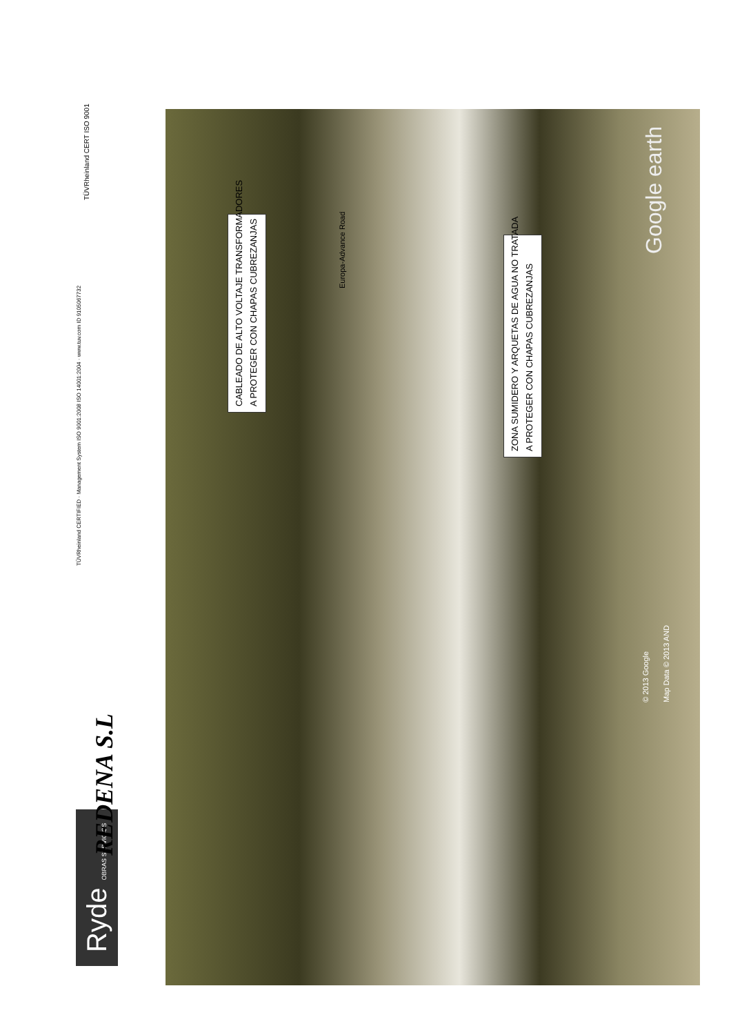Ryde OBRAS SERVICIOS
REDENA S.L
TÜVRheinland CERTIFIED · Management System ISO 9001:2008 ISO 14001:2004 · www.tuv.com ID 9105067732
TÜVRheinland CERT ISO 9001
CABLEADO DE ALTO VOLTAJE TRANSFORMADORES
A PROTEGER CON CHAPAS CUBREZANJAS
ZONA SUMIDERO Y ARQUETAS DE AGUA NO TRATADA
A PROTEGER CON CHAPAS CUBREZANJAS
Europa-Advance Road
© 2013 Google Map Data © 2013 AND
Google earth